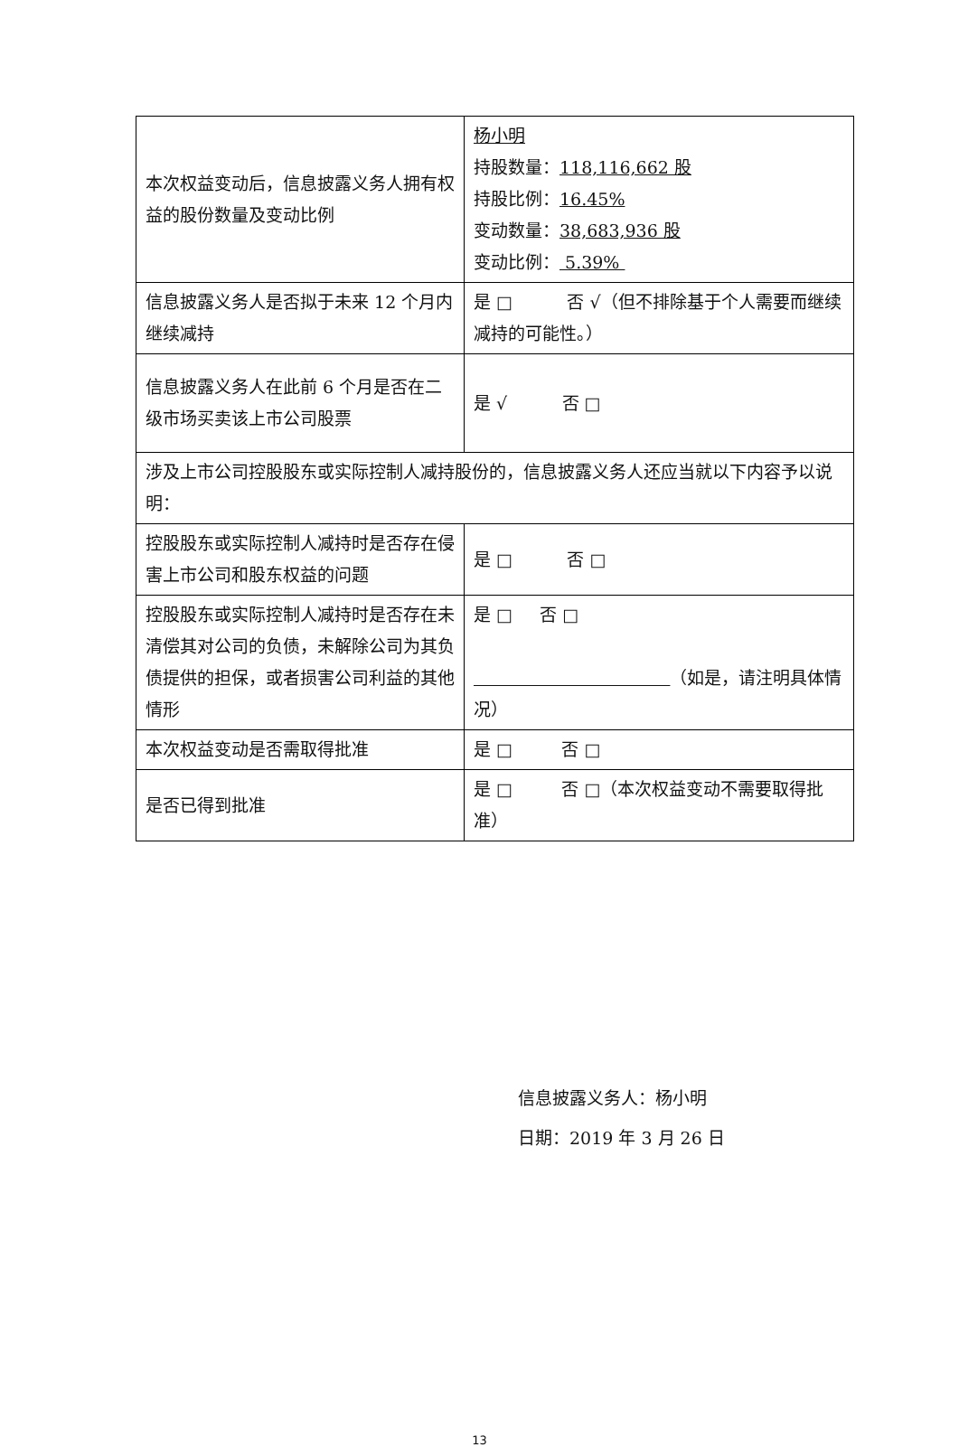| 本次权益变动后，信息披露义务人拥有权益的股份数量及变动比例 | 杨小明 持股数量： 118,116,662 股 持股比例： 16.45% 变动数量： 38,683,936 股 变动比例： 5.39% |
| 信息披露义务人是否拟于未来 12 个月内继续减持 | 是 □ 否 √（但不排除基于个人需要而继续减持的可能性。） |
| 信息披露义务人在此前 6 个月是否在二级市场买卖该上市公司股票 | 是 √ 否 □ |
| 涉及上市公司控股股东或实际控制人减持股份的，信息披露义务人还应当就以下内容予以说明： | |
| 控股股东或实际控制人减持时是否存在侵害上市公司和股东权益的问题 | 是 □ 否 □ |
| 控股股东或实际控制人减持时是否存在未清偿其对公司的负债，未解除公司为其负债提供的担保，或者损害公司利益的其他情形 | 是 □ 否 □ （如是，请注明具体情况） |
| 本次权益变动是否需取得批准 | 是 □ 否 □ |
| 是否已得到批准 | 是 □ 否 □（本次权益变动不需要取得批准） |
信息披露义务人：杨小明
日期：2019 年 3 月 26 日
13